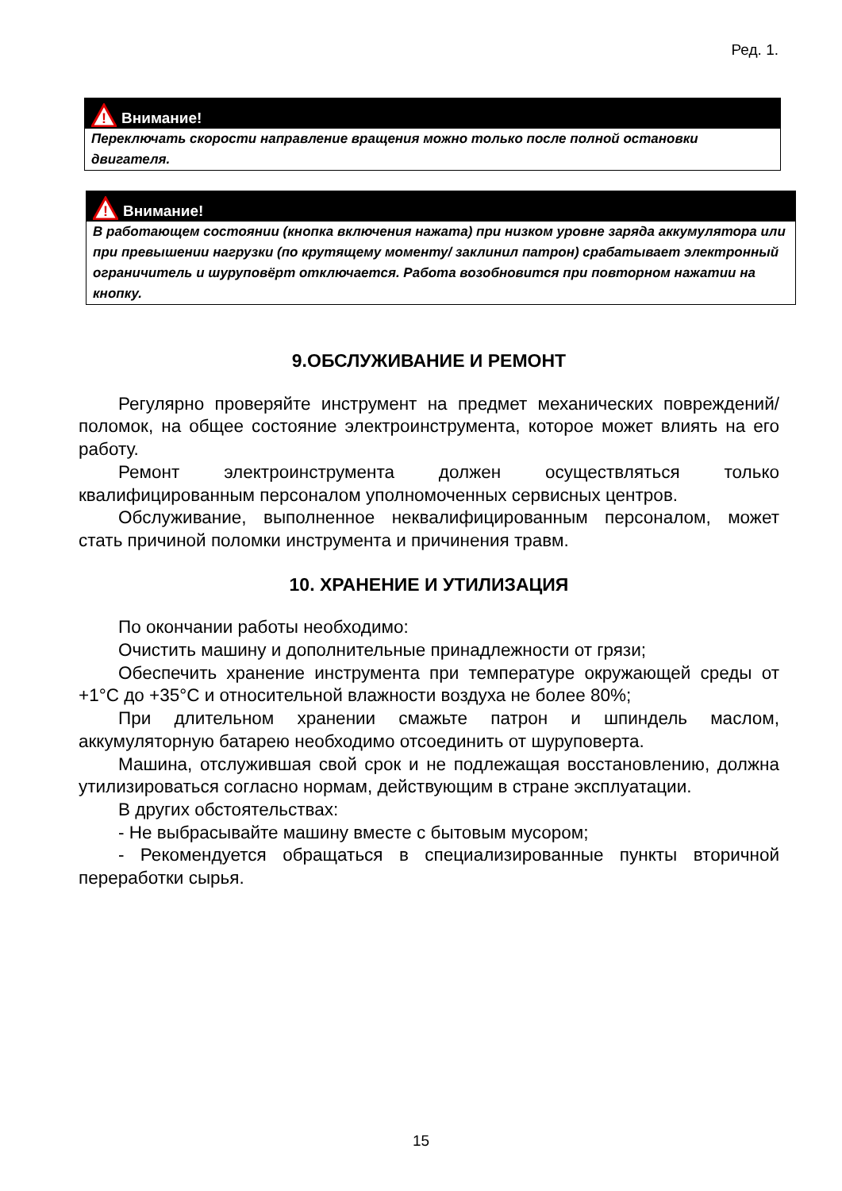Ред. 1.
!
Внимание!
Переключать скорости направление вращения можно только после полной остановки двигателя.
!
Внимание!
В работающем состоянии (кнопка включения нажата) при низком уровне заряда аккумулятора или при превышении нагрузки (по крутящему моменту/ заклинил патрон) срабатывает электронный ограничитель и шуруповёрт отключается. Работа возобновится при повторном нажатии на кнопку.
9.ОБСЛУЖИВАНИЕ И РЕМОНТ
Регулярно проверяйте инструмент на предмет механических повреждений/поломок, на общее состояние электроинструмента, которое может влиять на его работу.
Ремонт электроинструмента должен осуществляться только квалифицированным персоналом уполномоченных сервисных центров.
Обслуживание, выполненное неквалифицированным персоналом, может стать причиной поломки инструмента и причинения травм.
10. ХРАНЕНИЕ И УТИЛИЗАЦИЯ
По окончании работы необходимо:
Очистить машину и дополнительные принадлежности от грязи;
Обеспечить хранение инструмента при температуре окружающей среды от +1°С до +35°С и относительной влажности воздуха не более 80%;
При длительном хранении смажьте патрон и шпиндель маслом, аккумуляторную батарею необходимо отсоединить от шуруповерта.
Машина, отслужившая свой срок и не подлежащая восстановлению, должна утилизироваться согласно нормам, действующим в стране эксплуатации.
В других обстоятельствах:
- Не выбрасывайте машину вместе с бытовым мусором;
- Рекомендуется обращаться в специализированные пункты вторичной переработки сырья.
15